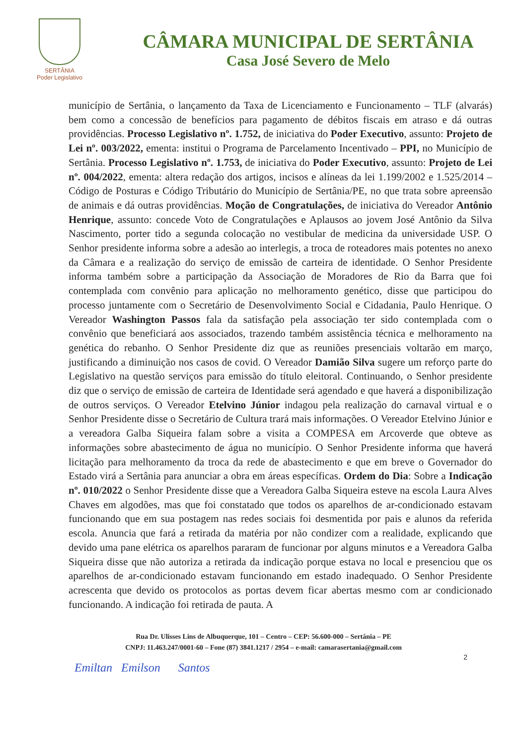SERTÂNIA
Poder Legislativo
CÂMARA MUNICIPAL DE SERTÂNIA
Casa José Severo de Melo
município de Sertânia, o lançamento da Taxa de Licenciamento e Funcionamento – TLF (alvarás) bem como a concessão de benefícios para pagamento de débitos fiscais em atraso e dá outras providências. Processo Legislativo nº. 1.752, de iniciativa do Poder Executivo, assunto: Projeto de Lei nº. 003/2022, ementa: institui o Programa de Parcelamento Incentivado – PPI, no Município de Sertânia. Processo Legislativo nº. 1.753, de iniciativa do Poder Executivo, assunto: Projeto de Lei nº. 004/2022, ementa: altera redação dos artigos, incisos e alíneas da lei 1.199/2002 e 1.525/2014 – Código de Posturas e Código Tributário do Município de Sertânia/PE, no que trata sobre apreensão de animais e dá outras providências. Moção de Congratulações, de iniciativa do Vereador Antônio Henrique, assunto: concede Voto de Congratulações e Aplausos ao jovem José Antônio da Silva Nascimento, porter tido a segunda colocação no vestibular de medicina da universidade USP. O Senhor presidente informa sobre a adesão ao interlegis, a troca de roteadores mais potentes no anexo da Câmara e a realização do serviço de emissão de carteira de identidade. O Senhor Presidente informa também sobre a participação da Associação de Moradores de Rio da Barra que foi contemplada com convênio para aplicação no melhoramento genético, disse que participou do processo juntamente com o Secretário de Desenvolvimento Social e Cidadania, Paulo Henrique. O Vereador Washington Passos fala da satisfação pela associação ter sido contemplada com o convênio que beneficiará aos associados, trazendo também assistência técnica e melhoramento na genética do rebanho. O Senhor Presidente diz que as reuniões presenciais voltarão em março, justificando a diminuição nos casos de covid. O Vereador Damião Silva sugere um reforço parte do Legislativo na questão serviços para emissão do título eleitoral. Continuando, o Senhor presidente diz que o serviço de emissão de carteira de Identidade será agendado e que haverá a disponibilização de outros serviços. O Vereador Etelvino Júnior indagou pela realização do carnaval virtual e o Senhor Presidente disse o Secretário de Cultura trará mais informações. O Vereador Etelvino Júnior e a vereadora Galba Siqueira falam sobre a visita a COMPESA em Arcoverde que obteve as informações sobre abastecimento de água no município. O Senhor Presidente informa que haverá licitação para melhoramento da troca da rede de abastecimento e que em breve o Governador do Estado virá a Sertânia para anunciar a obra em áreas específicas. Ordem do Dia: Sobre a Indicação nº. 010/2022 o Senhor Presidente disse que a Vereadora Galba Siqueira esteve na escola Laura Alves Chaves em algodões, mas que foi constatado que todos os aparelhos de ar-condicionado estavam funcionando que em sua postagem nas redes sociais foi desmentida por pais e alunos da referida escola. Anuncia que fará a retirada da matéria por não condizer com a realidade, explicando que devido uma pane elétrica os aparelhos pararam de funcionar por alguns minutos e a Vereadora Galba Siqueira disse que não autoriza a retirada da indicação porque estava no local e presenciou que os aparelhos de ar-condicionado estavam funcionando em estado inadequado. O Senhor Presidente acrescenta que devido os protocolos as portas devem ficar abertas mesmo com ar condicionado funcionando. A indicação foi retirada de pauta. A
Rua Dr. Ulisses Lins de Albuquerque, 101 – Centro – CEP: 56.600-000 – Sertânia – PE
CNPJ: 11.463.247/0001-60 – Fone (87) 3841.1217 / 2954 – e-mail: camarasertania@gmail.com
2
Emiltan Emilson Santos